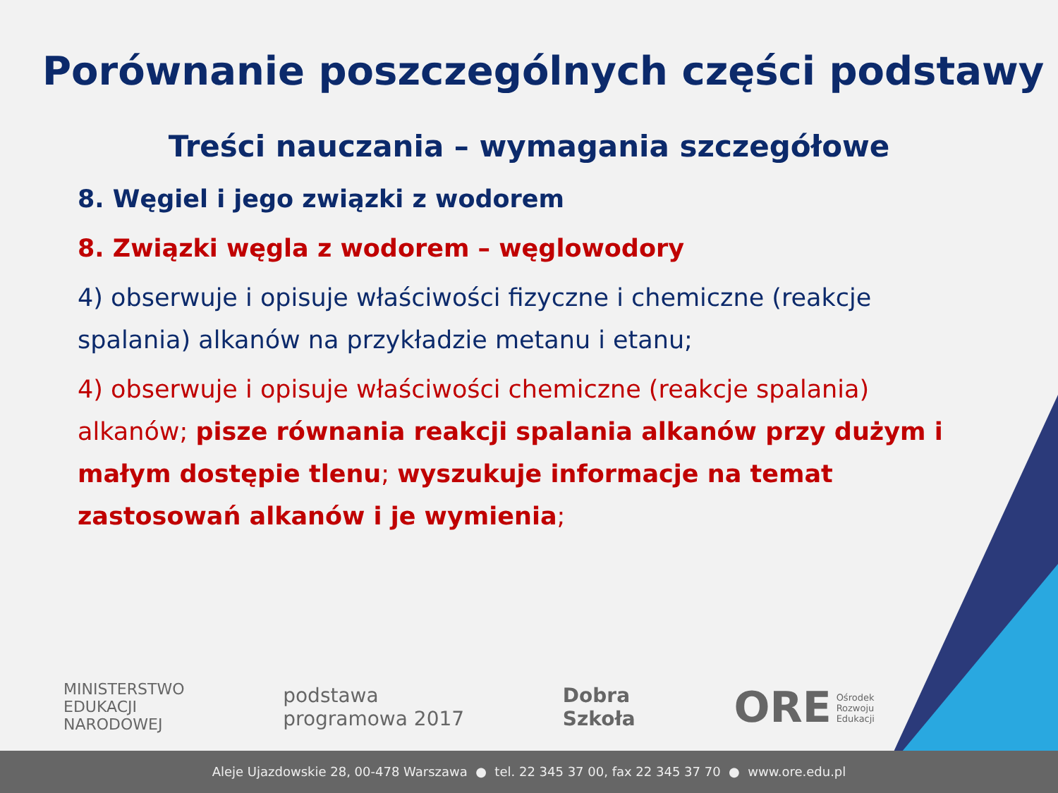Porównanie poszczególnych części podstawy
Treści nauczania – wymagania szczegółowe
8. Węgiel i jego związki z wodorem
8. Związki węgla z wodorem – węglowodory
4) obserwuje i opisuje właściwości fizyczne i chemiczne (reakcje spalania) alkanów na przykładzie metanu i etanu;
4) obserwuje i opisuje właściwości chemiczne (reakcje spalania) alkanów; pisze równania reakcji spalania alkanów przy dużym i małym dostępie tlenu; wyszukuje informacje na temat zastosowań alkanów i je wymienia;
MINISTERSTWO
EDUKACJI
NARODOWEJ
podstawa
programowa 2017
Dobra
Szkoła
ORE Ośrodek
Rozwoju
Edukacji
Aleje Ujazdowskie 28, 00-478 Warszawa ● tel. 22 345 37 00, fax 22 345 37 70 ● www.ore.edu.pl